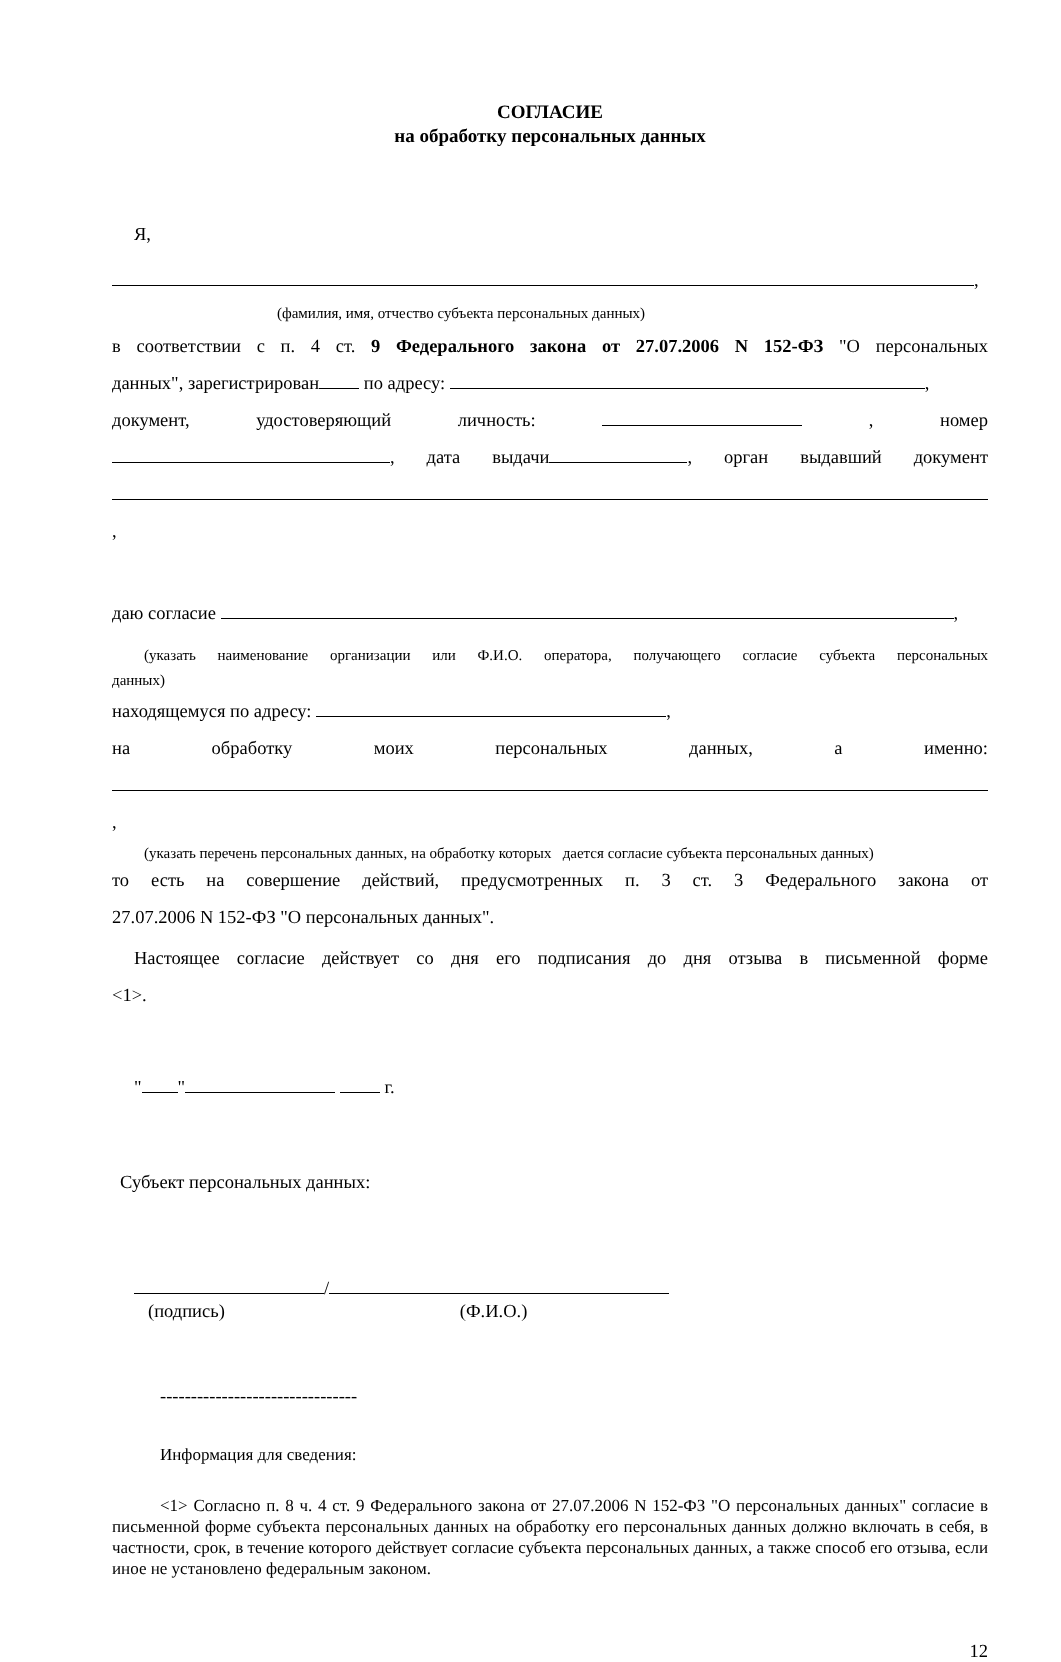СОГЛАСИЕ
на обработку персональных данных
Я,
,
(фамилия, имя, отчество субъекта персональных данных)
в соответствии с п. 4 ст. 9 Федерального закона от 27.07.2006 N 152-ФЗ "О персональных
данных", зарегистрирован по адресу: ,
документ, удостоверяющий личность: , номер
, дата выдачи , орган выдавший документ
,
даю согласие ,
(указать наименование организации или Ф.И.О. оператора, получающего согласие субъекта персональных
данных)
находящемуся по адресу: ,
на обработку моих персональных данных, а именно:
,
(указать перечень персональных данных, на обработку которых дается согласие субъекта персональных данных)
то есть на совершение действий, предусмотренных п. 3 ст. 3 Федерального закона от
27.07.2006 N 152-ФЗ "О персональных данных".
Настоящее согласие действует со дня его подписания до дня отзыва в письменной форме
<1>.
" " г.
Субъект персональных данных:
/
(подпись) (Ф.И.О.)
--------------------------------
Информация для сведения:
<1> Согласно п. 8 ч. 4 ст. 9 Федерального закона от 27.07.2006 N 152-ФЗ "О персональных данных" согласие в письменной форме субъекта персональных данных на обработку его персональных данных должно включать в себя, в частности, срок, в течение которого действует согласие субъекта персональных данных, а также способ его отзыва, если иное не установлено федеральным законом.
12